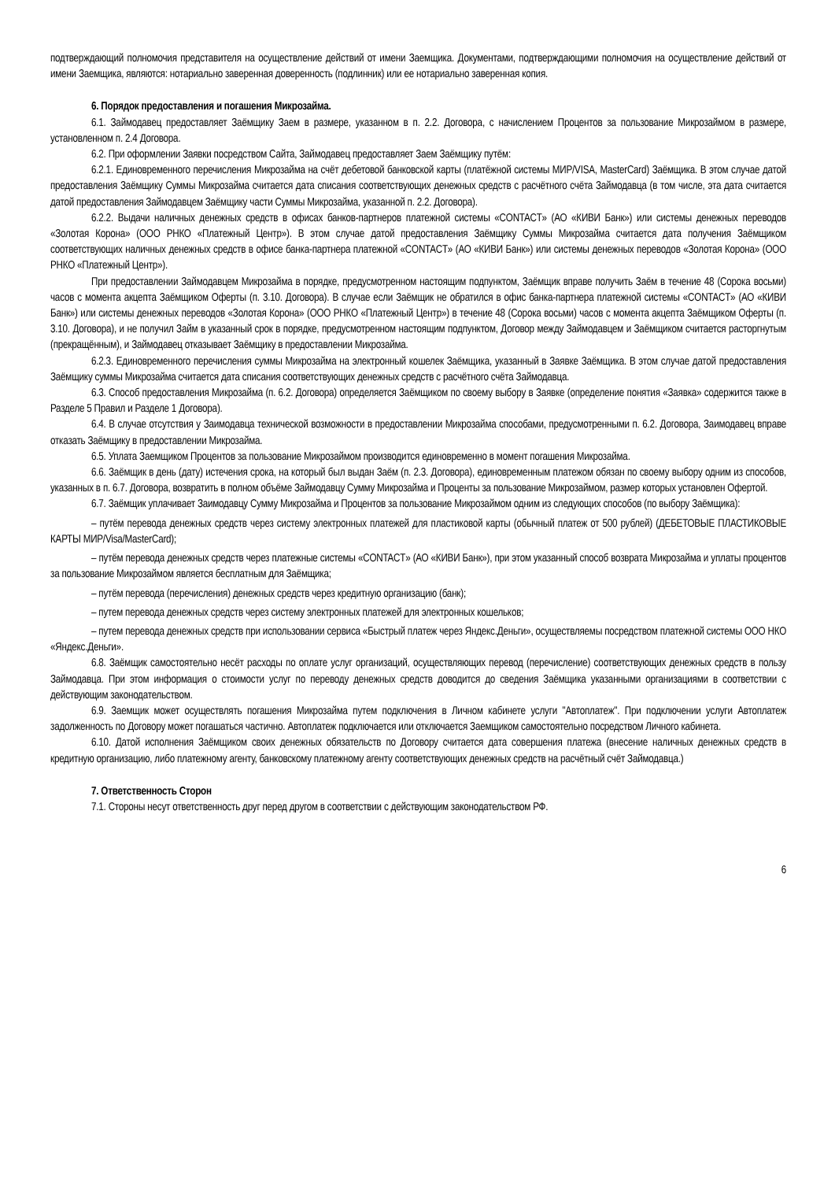подтверждающий полномочия представителя на осуществление действий от имени Заемщика. Документами, подтверждающими полномочия на осуществление действий от имени Заемщика, являются: нотариально заверенная доверенность (подлинник) или ее нотариально заверенная копия.
6. Порядок предоставления и погашения Микрозайма.
6.1. Займодавец предоставляет Заёмщику Заем в размере, указанном в п. 2.2. Договора, с начислением Процентов за пользование Микрозаймом в размере, установленном п. 2.4 Договора.
6.2. При оформлении Заявки посредством Сайта, Займодавец предоставляет Заем Заёмщику путём:
6.2.1. Единовременного перечисления Микрозайма на счёт дебетовой банковской карты (платёжной системы МИР/VISA, MasterCard) Заёмщика. В этом случае датой предоставления Заёмщику Суммы Микрозайма считается дата списания соответствующих денежных средств с расчётного счёта Займодавца (в том числе, эта дата считается датой предоставления Займодавцем Заёмщику части Суммы Микрозайма, указанной п. 2.2. Договора).
6.2.2. Выдачи наличных денежных средств в офисах банков-партнеров платежной системы «CONTACT» (АО «КИВИ Банк») или системы денежных переводов «Золотая Корона» (ООО РНКО «Платежный Центр»). В этом случае датой предоставления Заёмщику Суммы Микрозайма считается дата получения Заёмщиком соответствующих наличных денежных средств в офисе банка-партнера платежной «CONTACT» (АО «КИВИ Банк») или системы денежных переводов «Золотая Корона» (ООО РНКО «Платежный Центр»).
При предоставлении Займодавцем Микрозайма в порядке, предусмотренном настоящим подпунктом, Заёмщик вправе получить Заём в течение 48 (Сорока восьми) часов с момента акцепта Заёмщиком Оферты (п. 3.10. Договора). В случае если Заёмщик не обратился в офис банка-партнера платежной системы «CONTACT» (АО «КИВИ Банк») или системы денежных переводов «Золотая Корона» (ООО РНКО «Платежный Центр») в течение 48 (Сорока восьми) часов с момента акцепта Заёмщиком Оферты (п. 3.10. Договора), и не получил Займ в указанный срок в порядке, предусмотренном настоящим подпунктом, Договор между Займодавцем и Заёмщиком считается расторгнутым (прекращённым), и Займодавец отказывает Заёмщику в предоставлении Микрозайма.
6.2.3. Единовременного перечисления суммы Микрозайма на электронный кошелек Заёмщика, указанный в Заявке Заёмщика. В этом случае датой предоставления Заёмщику суммы Микрозайма считается дата списания соответствующих денежных средств с расчётного счёта Займодавца.
6.3. Способ предоставления Микрозайма (п. 6.2. Договора) определяется Заёмщиком по своему выбору в Заявке (определение понятия «Заявка» содержится также в Разделе 5 Правил и Разделе 1 Договора).
6.4. В случае отсутствия у Заимодавца технической возможности в предоставлении Микрозайма способами, предусмотренными п. 6.2. Договора, Заимодавец вправе отказать Заёмщику в предоставлении Микрозайма.
6.5. Уплата Заемщиком Процентов за пользование Микрозаймом производится единовременно в момент погашения Микрозайма.
6.6. Заёмщик в день (дату) истечения срока, на который был выдан Заём (п. 2.3. Договора), единовременным платежом обязан по своему выбору одним из способов, указанных в п. 6.7. Договора, возвратить в полном объёме Займодавцу Сумму Микрозайма и Проценты за пользование Микрозаймом, размер которых установлен Офертой.
6.7. Заёмщик уплачивает Заимодавцу Сумму Микрозайма и Процентов за пользование Микрозаймом одним из следующих способов (по выбору Заёмщика):
– путём перевода денежных средств через систему электронных платежей для пластиковой карты (обычный платеж от 500 рублей) (ДЕБЕТОВЫЕ ПЛАСТИКОВЫЕ КАРТЫ МИР/Visa/MasterCard);
– путём перевода денежных средств через платежные системы «CONTACT» (АО «КИВИ Банк»), при этом указанный способ возврата Микрозайма и уплаты процентов за пользование Микрозаймом является бесплатным для Заёмщика;
– путём перевода (перечисления) денежных средств через кредитную организацию (банк);
– путем перевода денежных средств через систему электронных платежей для электронных кошельков;
– путем перевода денежных средств при использовании сервиса «Быстрый платеж через Яндекс.Деньги», осуществляемы посредством платежной системы ООО НКО «Яндекс.Деньги».
6.8. Заёмщик самостоятельно несёт расходы по оплате услуг организаций, осуществляющих перевод (перечисление) соответствующих денежных средств в пользу Займодавца. При этом информация о стоимости услуг по переводу денежных средств доводится до сведения Заёмщика указанными организациями в соответствии с действующим законодательством.
6.9. Заемщик может осуществлять погашения Микрозайма путем подключения в Личном кабинете услуги "Автоплатеж". При подключении услуги Автоплатеж задолженность по Договору может погашаться частично. Автоплатеж подключается или отключается Заемщиком самостоятельно посредством Личного кабинета.
6.10. Датой исполнения Заёмщиком своих денежных обязательств по Договору считается дата совершения платежа (внесение наличных денежных средств в кредитную организацию, либо платежному агенту, банковскому платежному агенту соответствующих денежных средств на расчётный счёт Займодавца.)
7. Ответственность Сторон
7.1. Стороны несут ответственность друг перед другом в соответствии с действующим законодательством РФ.
6